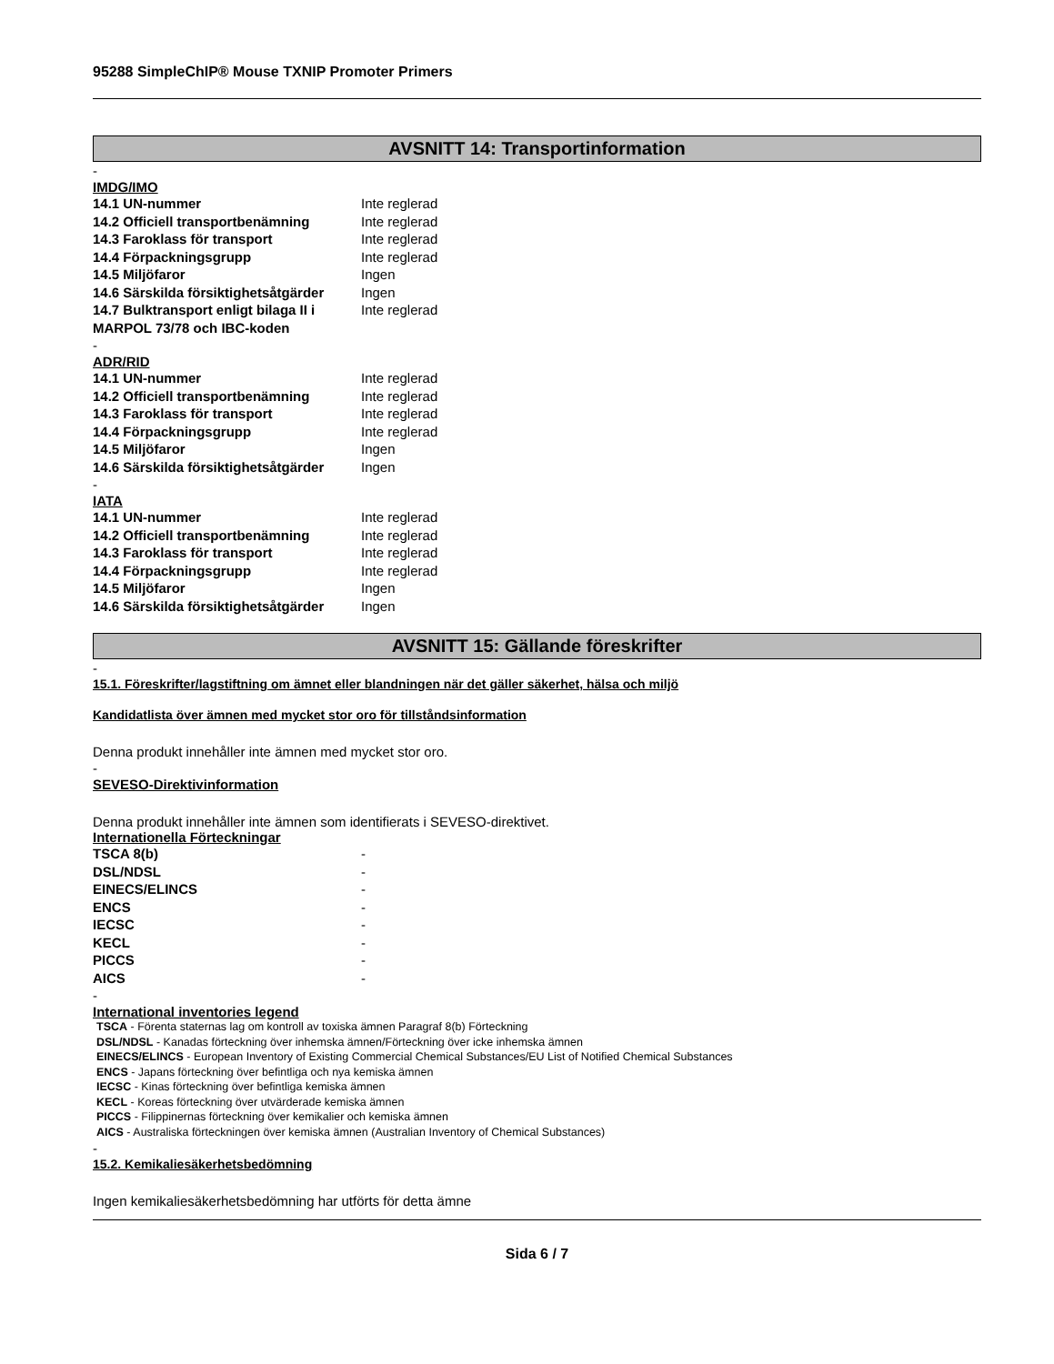95288 SimpleChIP® Mouse TXNIP Promoter Primers
AVSNITT 14: Transportinformation
-
IMDG/IMO
| 14.1 UN-nummer | Inte reglerad |
| 14.2 Officiell transportbenämning | Inte reglerad |
| 14.3 Faroklass för transport | Inte reglerad |
| 14.4 Förpackningsgrupp | Inte reglerad |
| 14.5 Miljöfaror | Ingen |
| 14.6 Särskilda försiktighetsåtgärder | Ingen |
| 14.7 Bulktransport enligt bilaga II i MARPOL 73/78 och IBC-koden | Inte reglerad |
-
ADR/RID
| 14.1 UN-nummer | Inte reglerad |
| 14.2 Officiell transportbenämning | Inte reglerad |
| 14.3 Faroklass för transport | Inte reglerad |
| 14.4 Förpackningsgrupp | Inte reglerad |
| 14.5 Miljöfaror | Ingen |
| 14.6 Särskilda försiktighetsåtgärder | Ingen |
-
IATA
| 14.1 UN-nummer | Inte reglerad |
| 14.2 Officiell transportbenämning | Inte reglerad |
| 14.3 Faroklass för transport | Inte reglerad |
| 14.4 Förpackningsgrupp | Inte reglerad |
| 14.5 Miljöfaror | Ingen |
| 14.6 Särskilda försiktighetsåtgärder | Ingen |
AVSNITT 15: Gällande föreskrifter
-
15.1. Föreskrifter/lagstiftning om ämnet eller blandningen när det gäller säkerhet, hälsa och miljö
Kandidatlista över ämnen med mycket stor oro för tillståndsinformation
Denna produkt innehåller inte ämnen med mycket stor oro.
-
SEVESO-Direktivinformation
Denna produkt innehåller inte ämnen som identifierats i SEVESO-direktivet.
Internationella Förteckningar
| TSCA 8(b) | - |
| DSL/NDSL | - |
| EINECS/ELINCS | - |
| ENCS | - |
| IECSC | - |
| KECL | - |
| PICCS | - |
| AICS | - |
-
International inventories legend
TSCA - Förenta staternas lag om kontroll av toxiska ämnen Paragraf 8(b) Förteckning
DSL/NDSL - Kanadas förteckning över inhemska ämnen/Förteckning över icke inhemska ämnen
EINECS/ELINCS - European Inventory of Existing Commercial Chemical Substances/EU List of Notified Chemical Substances
ENCS - Japans förteckning över befintliga och nya kemiska ämnen
IECSC - Kinas förteckning över befintliga kemiska ämnen
KECL - Koreas förteckning över utvärderade kemiska ämnen
PICCS - Filippinernas förteckning över kemikalier och kemiska ämnen
AICS - Australiska förteckningen över kemiska ämnen (Australian Inventory of Chemical Substances)
-
15.2. Kemikaliesäkerhetsbedömning
Ingen kemikaliesäkerhetsbedömning har utförts för detta ämne
Sida 6 / 7